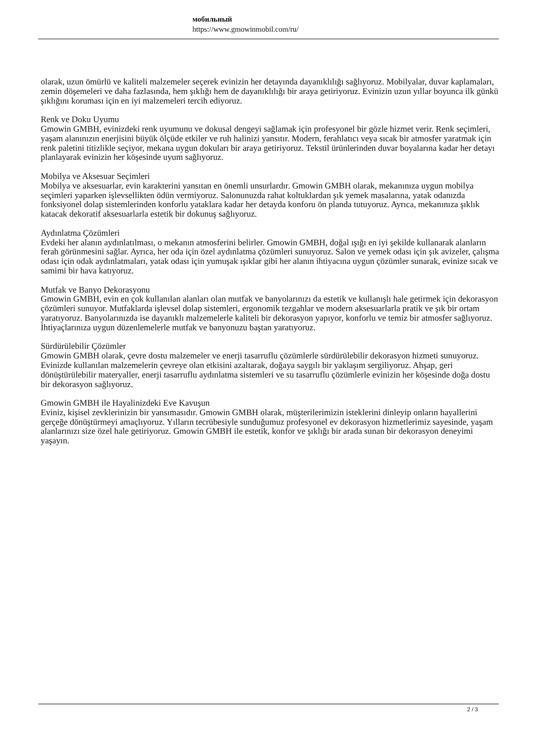мобильный
https://www.gmowinmobil.com/ru/
olarak, uzun ömürlü ve kaliteli malzemeler seçerek evinizin her detayında dayanıklılığı sağlıyoruz. Mobilyalar, duvar kaplamaları, zemin döşemeleri ve daha fazlasında, hem şıklığı hem de dayanıklılığı bir araya getiriyoruz. Evinizin uzun yıllar boyunca ilk günkü şıklığını koruması için en iyi malzemeleri tercih ediyoruz.
Renk ve Doku Uyumu
Gmowin GMBH, evinizdeki renk uyumunu ve dokusal dengeyi sağlamak için profesyonel bir gözle hizmet verir. Renk seçimleri, yaşam alanınızın enerjisini büyük ölçüde etkiler ve ruh halinizi yansıtır. Modern, ferahlatıcı veya sıcak bir atmosfer yaratmak için renk paletini titizlikle seçiyor, mekana uygun dokuları bir araya getiriyoruz. Tekstil ürünlerinden duvar boyalarına kadar her detayı planlayarak evinizin her köşesinde uyum sağlıyoruz.
Mobilya ve Aksesuar Seçimleri
Mobilya ve aksesuarlar, evin karakterini yansıtan en önemli unsurlardır. Gmowin GMBH olarak, mekanınıza uygun mobilya seçimleri yaparken işlevsellikten ödün vermiyoruz. Salonunuzda rahat koltuklardan şık yemek masalarına, yatak odanızda fonksiyonel dolap sistemlerinden konforlu yataklara kadar her detayda konforu ön planda tutuyoruz. Ayrıca, mekanınıza şıklık katacak dekoratif aksesuarlarla estetik bir dokunuş sağlıyoruz.
Aydınlatma Çözümleri
Evdeki her alanın aydınlatılması, o mekanın atmosferini belirler. Gmowin GMBH, doğal ışığı en iyi şekilde kullanarak alanların ferah görünmesini sağlar. Ayrıca, her oda için özel aydınlatma çözümleri sunuyoruz. Salon ve yemek odası için şık avizeler, çalışma odası için odak aydınlatmaları, yatak odası için yumuşak ışıklar gibi her alanın ihtiyacına uygun çözümler sunarak, evinize sıcak ve samimi bir hava katıyoruz.
Mutfak ve Banyo Dekorasyonu
Gmowin GMBH, evin en çok kullanılan alanları olan mutfak ve banyolarınızı da estetik ve kullanışlı hale getirmek için dekorasyon çözümleri sunuyor. Mutfaklarda işlevsel dolap sistemleri, ergonomik tezgahlar ve modern aksesuarlarla pratik ve şık bir ortam yaratıyoruz. Banyolarınızda ise dayanıklı malzemelerle kaliteli bir dekorasyon yapıyor, konforlu ve temiz bir atmosfer sağlıyoruz. İhtiyaçlarınıza uygun düzenlemelerle mutfak ve banyonuzu baştan yaratıyoruz.
Sürdürülebilir Çözümler
Gmowin GMBH olarak, çevre dostu malzemeler ve enerji tasarruflu çözümlerle sürdürülebilir dekorasyon hizmeti sunuyoruz. Evinizde kullanılan malzemelerin çevreye olan etkisini azaltarak, doğaya saygılı bir yaklaşım sergiliyoruz. Ahşap, geri dönüştürülebilir materyaller, enerji tasarruflu aydınlatma sistemleri ve su tasarruflu çözümlerle evinizin her köşesinde doğa dostu bir dekorasyon sağlıyoruz.
Gmowin GMBH ile Hayalinizdeki Eve Kavuşun
Eviniz, kişisel zevklerinizin bir yansımasıdır. Gmowin GMBH olarak, müşterilerimizin isteklerini dinleyip onların hayallerini gerçeğe dönüştürmeyi amaçlıyoruz. Yılların tecrübesiyle sunduğumuz profesyonel ev dekorasyon hizmetlerimiz sayesinde, yaşam alanlarınızı size özel hale getiriyoruz. Gmowin GMBH ile estetik, konfor ve şıklığı bir arada sunan bir dekorasyon deneyimi yaşayın.
2 / 3